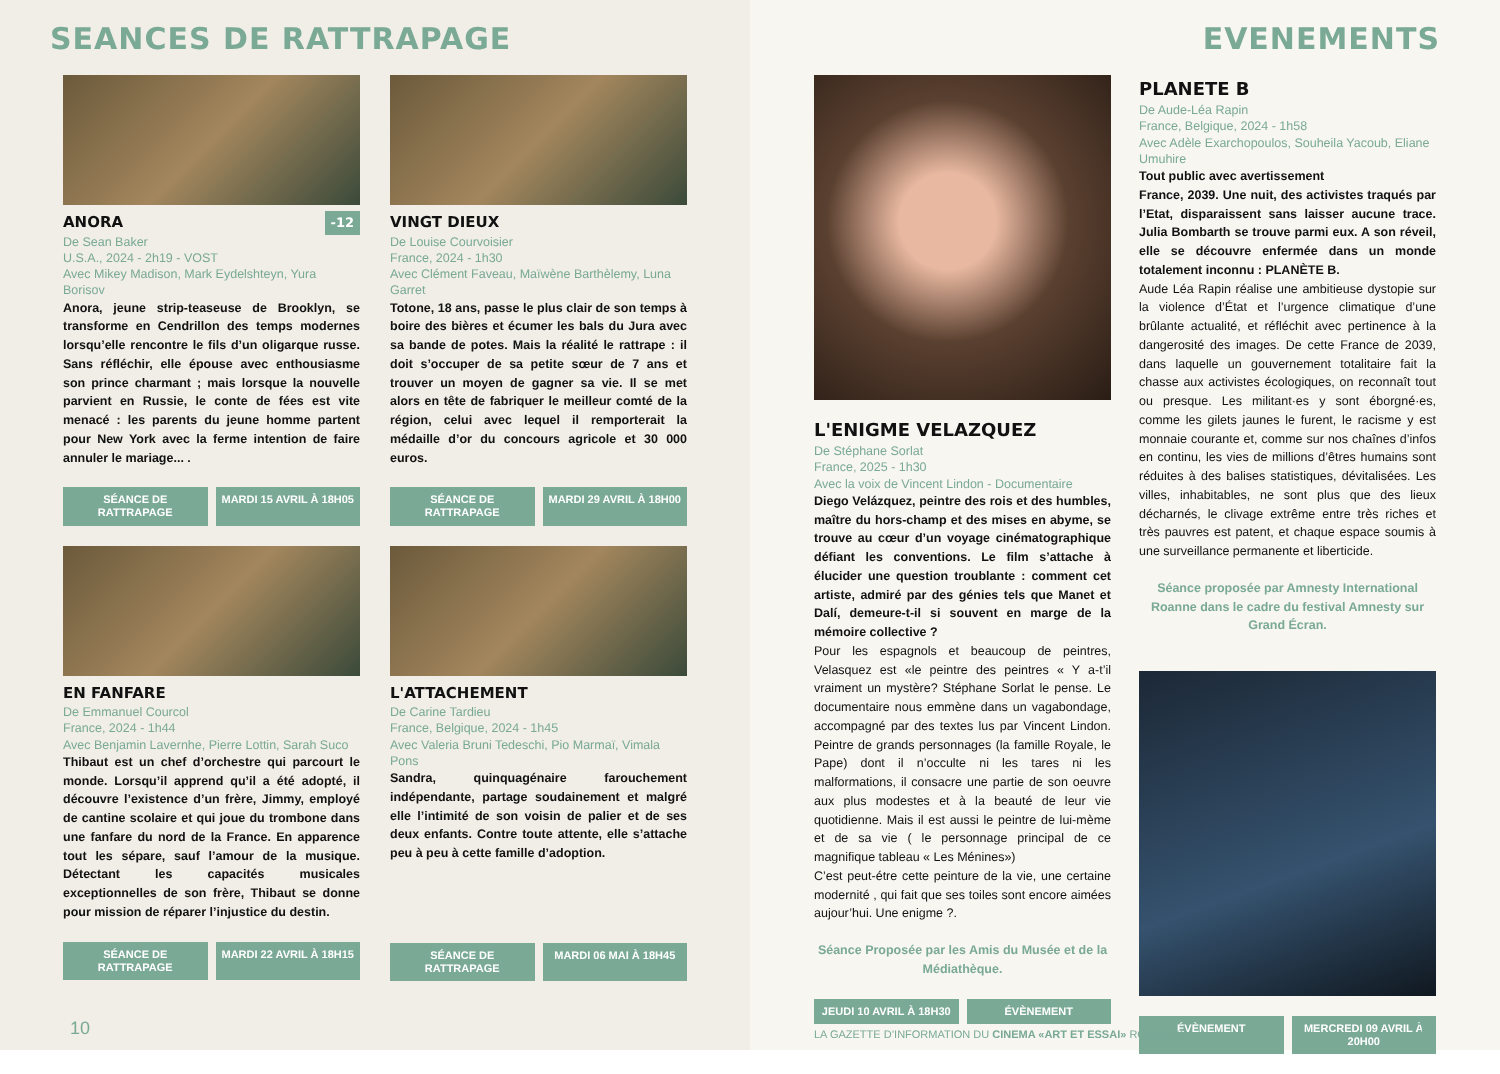SEANCES DE RATTRAPAGE
ANORA -12
De Sean Baker
U.S.A., 2024 - 2h19 - VOST
Avec Mikey Madison, Mark Eydelshteyn, Yura Borisov
Anora, jeune strip-teaseuse de Brooklyn, se transforme en Cendrillon des temps modernes lorsqu’elle rencontre le fils d’un oligarque russe. Sans réfléchir, elle épouse avec enthousiasme son prince charmant ; mais lorsque la nouvelle parvient en Russie, le conte de fées est vite menacé : les parents du jeune homme partent pour New York avec la ferme intention de faire annuler le mariage... .
SÉANCE DE RATTRAPAGE MARDI 15 AVRIL À 18H05
VINGT DIEUX
De Louise Courvoisier
France, 2024 - 1h30
Avec Clément Faveau, Maïwène Barthèlemy, Luna Garret
Totone, 18 ans, passe le plus clair de son temps à boire des bières et écumer les bals du Jura avec sa bande de potes. Mais la réalité le rattrape : il doit s’occuper de sa petite sœur de 7 ans et trouver un moyen de gagner sa vie. Il se met alors en tête de fabriquer le meilleur comté de la région, celui avec lequel il remporterait la médaille d’or du concours agricole et 30 000 euros.
SÉANCE DE RATTRAPAGE MARDI 29 AVRIL À 18H00
EN FANFARE
De Emmanuel Courcol
France, 2024 - 1h44
Avec Benjamin Lavernhe, Pierre Lottin, Sarah Suco
Thibaut est un chef d’orchestre qui parcourt le monde. Lorsqu’il apprend qu’il a été adopté, il découvre l’existence d’un frère, Jimmy, employé de cantine scolaire et qui joue du trombone dans une fanfare du nord de la France. En apparence tout les sépare, sauf l’amour de la musique. Détectant les capacités musicales exceptionnelles de son frère, Thibaut se donne pour mission de réparer l’injustice du destin.
SÉANCE DE RATTRAPAGE MARDI 22 AVRIL À 18H15
L'ATTACHEMENT
De Carine Tardieu
France, Belgique, 2024 - 1h45
Avec Valeria Bruni Tedeschi, Pio Marmaï, Vimala Pons
Sandra, quinquagénaire farouchement indépendante, partage soudainement et malgré elle l’intimité de son voisin de palier et de ses deux enfants. Contre toute attente, elle s’attache peu à peu à cette famille d’adoption.
SÉANCE DE RATTRAPAGE MARDI 06 MAI À 18H45
10
EVENEMENTS
L'ENIGME VELAZQUEZ
De Stéphane Sorlat
France, 2025 - 1h30
Avec la voix de Vincent Lindon - Documentaire
Diego Velázquez, peintre des rois et des humbles, maître du hors-champ et des mises en abyme, se trouve au cœur d’un voyage cinématographique défiant les conventions. Le film s’attache à élucider une question troublante : comment cet artiste, admiré par des génies tels que Manet et Dalí, demeure-t-il si souvent en marge de la mémoire collective ?
Pour les espagnols et beaucoup de peintres, Velasquez est «le peintre des peintres « Y a-t’il vraiment un mystère? Stéphane Sorlat le pense. Le documentaire nous emmène dans un vagabondage, accompagné par des textes lus par Vincent Lindon. Peintre de grands personnages (la famille Royale, le Pape) dont il n’occulte ni les tares ni les malformations, il consacre une partie de son oeuvre aux plus modestes et à la beauté de leur vie quotidienne. Mais il est aussi le peintre de lui-mème et de sa vie ( le personnage principal de ce magnifique tableau « Les Ménines»)
C’est peut-étre cette peinture de la vie, une certaine modernité , qui fait que ses toiles sont encore aimées aujour’hui. Une enigme ?.
Séance Proposée par les Amis du Musée et de la Médiathèque.
JEUDI 10 AVRIL À 18H30 ÉVÈNEMENT
PLANETE B
De Aude-Léa Rapin
France, Belgique, 2024 - 1h58
Avec Adèle Exarchopoulos, Souheila Yacoub, Eliane Umuhire
Tout public avec avertissement
France, 2039. Une nuit, des activistes traqués par l’Etat, disparaissent sans laisser aucune trace. Julia Bombarth se trouve parmi eux. A son réveil, elle se découvre enfermée dans un monde totalement inconnu : PLANÈTE B.
Aude Léa Rapin réalise une ambitieuse dystopie sur la violence d’État et l’urgence climatique d’une brûlante actualité, et réfléchit avec pertinence à la dangerosité des images. De cette France de 2039, dans laquelle un gouvernement totalitaire fait la chasse aux activistes écologiques, on reconnaît tout ou presque. Les militant·es y sont éborgné·es, comme les gilets jaunes le furent, le racisme y est monnaie courante et, comme sur nos chaînes d’infos en continu, les vies de millions d’êtres humains sont réduites à des balises statistiques, dévitalisées. Les villes, inhabitables, ne sont plus que des lieux décharnés, le clivage extrême entre très riches et très pauvres est patent, et chaque espace soumis à une surveillance permanente et liberticide.
Séance proposée par Amnesty International Roanne dans le cadre du festival Amnesty sur Grand Écran.
ÉVÈNEMENT MERCREDI 09 AVRIL À 20H00
LA GAZETTE D’INFORMATION DU CINEMA «ART ET ESSAI» ROANNAIS
11